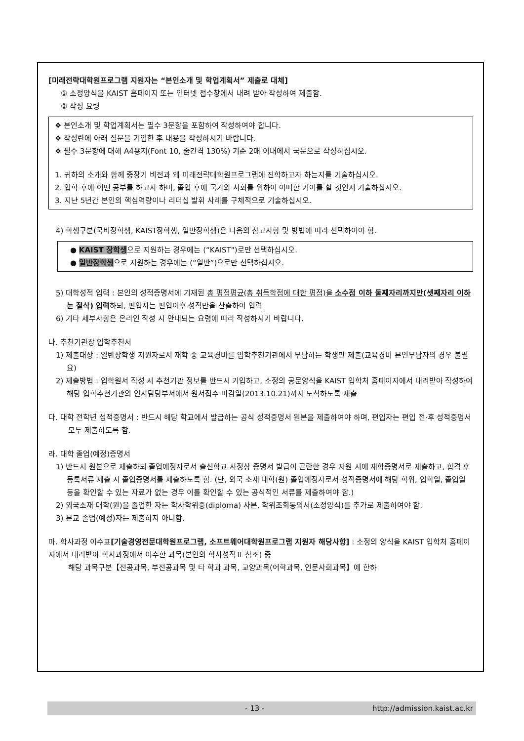[미래전략대학원프로그램 지원자는 “본인소개 및 학업계획서” 제출로 대체]
① 소정양식을 KAIST 홈페이지 또는 인터넷 접수창에서 내려 받아 작성하여 제출함.
② 작성 요령
❖ 본인소개 및 학업계획서는 필수 3문항을 포함하여 작성하여야 합니다.
❖ 작성란에 아래 질문을 기입한 후 내용을 작성하시기 바랍니다.
❖ 필수 3문항에 대해 A4용지(Font 10, 줄간격 130%) 기준 2매 이내에서 국문으로 작성하십시오.
1. 귀하의 소개와 함께 중장기 비전과 왜 미래전략대학원프로그램에 진학하고자 하는지를 기술하십시오.
2. 입학 후에 어떤 공부를 하고자 하며, 졸업 후에 국가와 사회를 위하여 어떠한 기여를 할 것인지 기술하십시오.
3. 지난 5년간 본인의 핵심역량이나 리더십 발휘 사례를 구체적으로 기술하십시오.
4) 학생구분(국비장학생, KAIST장학생, 일반장학생)은 다음의 참고사항 및 방법에 따라 선택하여야 함.
● KAIST 장학생으로 지원하는 경우에는 (“KAIST")로만 선택하십시오.
● 일반장학생으로 지원하는 경우에는 (“일반”)으로만 선택하십시오.
5) 대학성적 입력 : 본인의 성적증명서에 기재된 총 평점평균(총 취득학점에 대한 평점)을 소수점 이하 둘째자리까지만(셋째자리 이하는 절삭) 입력하되, 편입자는 편입이후 성적만을 산출하여 입력
6) 기타 세부사항은 온라인 작성 시 안내되는 요령에 따라 작성하시기 바랍니다.
나. 추천기관장 입학추천서
1) 제출대상 : 일반장학생 지원자로서 재학 중 교육경비를 입학추천기관에서 부담하는 학생만 제출(교육경비 본인부담자의 경우 불필요)
2) 제출방법 : 입학원서 작성 시 추천기관 정보를 반드시 기입하고, 소정의 공문양식을 KAIST 입학처 홈페이지에서 내려받아 작성하여 해당 입학추천기관의 인사담당부서에서 원서접수 마감일(2013.10.21)까지 도착하도록 제출
다. 대학 전학년 성적증명서 : 반드시 해당 학교에서 발급하는 공식 성적증명서 원본을 제출하여야 하며, 편입자는 편입 전·후 성적증명서 모두 제출하도록 함.
라. 대학 졸업(예정)증명서
1) 반드시 원본으로 제출하되 졸업예정자로서 출신학교 사정상 증명서 발급이 곤란한 경우 지원 시에 재학증명서로 제출하고, 합격 후 등록서류 제출 시 졸업증명서를 제출하도록 함. (단, 외국 소재 대학(원) 졸업예정자로서 성적증명서에 해당 학위, 입학일, 졸업일 등을 확인할 수 있는 자료가 없는 경우 이를 확인할 수 있는 공식적인 서류를 제출하여야 함.)
2) 외국소재 대학(원)을 졸업한 자는 학사학위증(diploma) 사본, 학위조회동의서(소정양식)를 추가로 제출하여야 함.
3) 본교 졸업(예정)자는 제출하지 아니함.
마. 학사과정 이수표[기술경영전문대학원프로그램, 소프트웨어대학원프로그램 지원자 해당사항] : 소정의 양식을 KAIST 입학처 홈페이지에서 내려받아 학사과정에서 이수한 과목(본인의 학사성적표 참조) 중
해당 과목구분【전공과목, 부전공과목 및 타 학과 과목, 교양과목(어학과목, 인문사회과목】에 한하
- 13 - http://admission.kaist.ac.kr